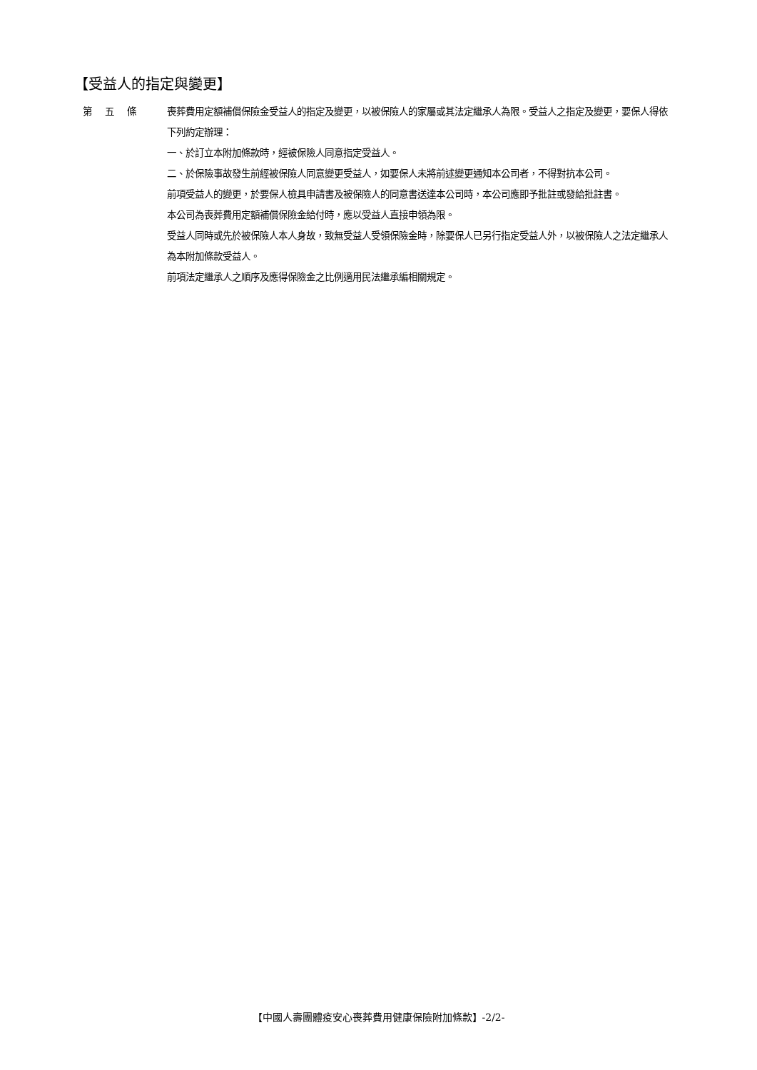【受益人的指定與變更】
第五條 喪葬費用定額補償保險金受益人的指定及變更，以被保險人的家屬或其法定繼承人為限。受益人之指定及變更，要保人得依下列約定辦理：
一、於訂立本附加條款時，經被保險人同意指定受益人。
二、於保險事故發生前經被保險人同意變更受益人，如要保人未將前述變更通知本公司者，不得對抗本公司。
前項受益人的變更，於要保人檢具申請書及被保險人的同意書送達本公司時，本公司應即予批註或發給批註書。
本公司為喪葬費用定額補償保險金給付時，應以受益人直接申領為限。
受益人同時或先於被保險人本人身故，致無受益人受領保險金時，除要保人已另行指定受益人外，以被保險人之法定繼承人為本附加條款受益人。
前項法定繼承人之順序及應得保險金之比例適用民法繼承編相關規定。
【中國人壽團體疫安心喪葬費用健康保險附加條款】-2/2-